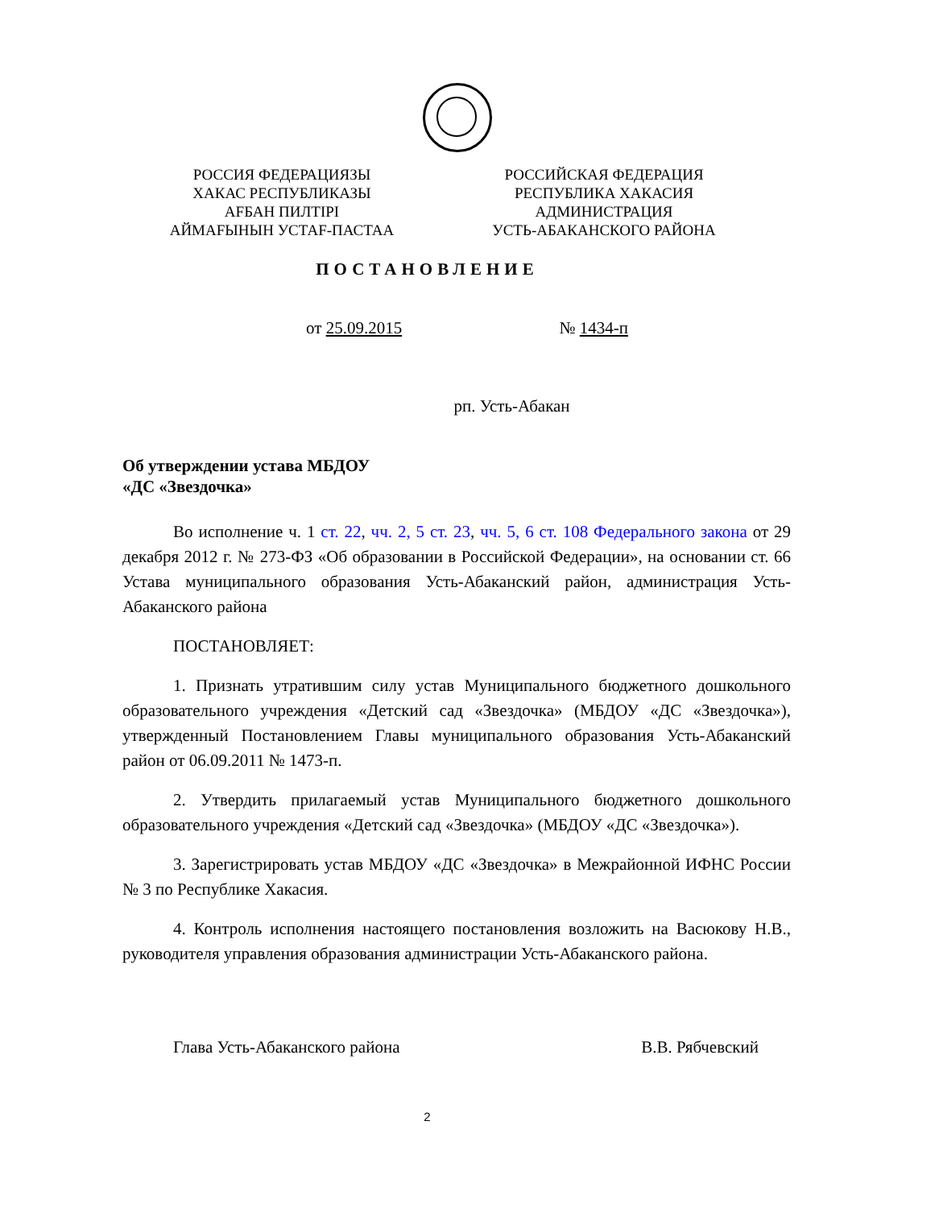РОССИЯ ФЕДЕРАЦИЯЗЫ
ХАКАС РЕСПУБЛИКАЗЫ
АFБАН ПИЛТIРI
АЙМАFЫНЫН УСТАF-ПАСТАА
РОССИЙСКАЯ ФЕДЕРАЦИЯ
РЕСПУБЛИКА ХАКАСИЯ
АДМИНИСТРАЦИЯ
УСТЬ-АБАКАНСКОГО РАЙОНА
ПОСТАНОВЛЕНИЕ
от 25.09.2015 № 1434-п
рп. Усть-Абакан
Об утверждении устава МБДОУ
«ДС «Звездочка»
Во исполнение ч. 1 ст. 22, чч. 2, 5 ст. 23, чч. 5, 6 ст. 108 Федерального закона от 29 декабря 2012 г. № 273-ФЗ «Об образовании в Российской Федерации», на основании ст. 66 Устава муниципального образования Усть-Абаканский район, администрация Усть-Абаканского района
ПОСТАНОВЛЯЕТ:
1. Признать утратившим силу устав Муниципального бюджетного дошкольного образовательного учреждения «Детский сад «Звездочка» (МБДОУ «ДС «Звездочка»), утвержденный Постановлением Главы муниципального образования Усть-Абаканский район от 06.09.2011 № 1473-п.
2. Утвердить прилагаемый устав Муниципального бюджетного дошкольного образовательного учреждения «Детский сад «Звездочка» (МБДОУ «ДС «Звездочка»).
3. Зарегистрировать устав МБДОУ «ДС «Звездочка» в Межрайонной ИФНС России № 3 по Республике Хакасия.
4. Контроль исполнения настоящего постановления возложить на Васюкову Н.В., руководителя управления образования администрации Усть-Абаканского района.
Глава Усть-Абаканского района В.В. Рябчевский
2